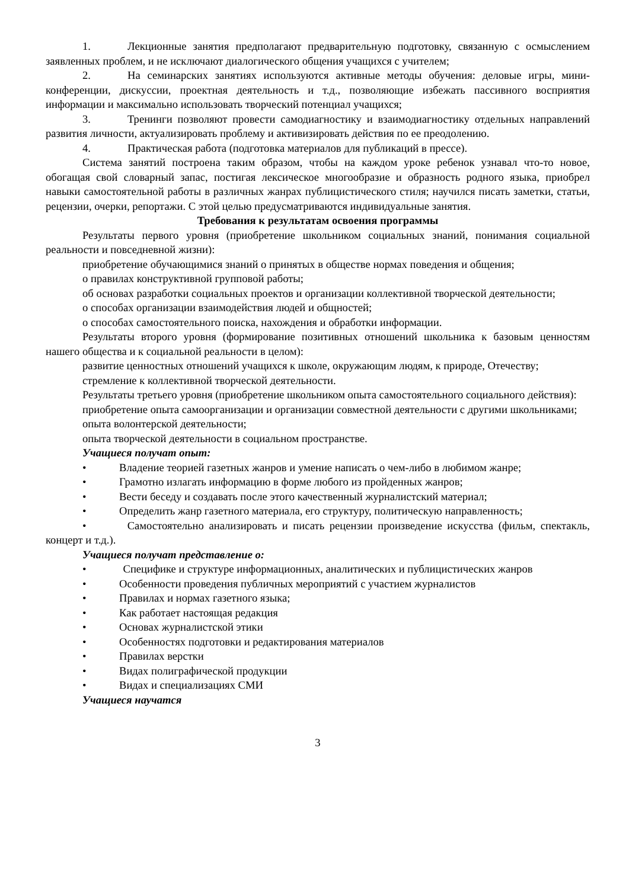1. Лекционные занятия предполагают предварительную подготовку, связанную с осмыслением заявленных проблем, и не исключают диалогического общения учащихся с учителем;
2. На семинарских занятиях используются активные методы обучения: деловые игры, мини-конференции, дискуссии, проектная деятельность и т.д., позволяющие избежать пассивного восприятия информации и максимально использовать творческий потенциал учащихся;
3. Тренинги позволяют провести самодиагностику и взаимодиагностику отдельных направлений развития личности, актуализировать проблему и активизировать действия по ее преодолению.
4. Практическая работа (подготовка материалов для публикаций в прессе).
Система занятий построена таким образом, чтобы на каждом уроке ребенок узнавал что-то новое, обогащая свой словарный запас, постигая лексическое многообразие и образность родного языка, приобрел навыки самостоятельной работы в различных жанрах публицистического стиля; научился писать заметки, статьи, рецензии, очерки, репортажи. С этой целью предусматриваются индивидуальные занятия.
Требования к результатам освоения программы
Результаты первого уровня (приобретение школьником социальных знаний, понимания социальной реальности и повседневной жизни):
приобретение обучающимися знаний о принятых в обществе нормах поведения и общения;
о правилах конструктивной групповой работы;
об основах разработки социальных проектов и организации коллективной творческой деятельности;
о способах организации взаимодействия людей и общностей;
о способах самостоятельного поиска, нахождения и обработки информации.
Результаты второго уровня (формирование позитивных отношений школьника к базовым ценностям нашего общества и к социальной реальности в целом):
развитие ценностных отношений учащихся к школе, окружающим людям, к природе, Отечеству;
стремление к коллективной творческой деятельности.
Результаты третьего уровня (приобретение школьником опыта самостоятельного социального действия):
приобретение опыта самоорганизации и организации совместной деятельности с другими школьниками;
опыта волонтерской деятельности;
опыта творческой деятельности в социальном пространстве.
Учащиеся получат опыт:
• Владение теорией газетных жанров и умение написать о чем-либо в любимом жанре;
• Грамотно излагать информацию в форме любого из пройденных жанров;
• Вести беседу и создавать после этого качественный журналистский материал;
• Определить жанр газетного материала, его структуру, политическую направленность;
• Самостоятельно анализировать и писать рецензии произведение искусства (фильм, спектакль, концерт и т.д.).
Учащиеся получат представление о:
• Специфике и структуре информационных, аналитических и публицистических жанров
• Особенности проведения публичных мероприятий с участием журналистов
• Правилах и нормах газетного языка;
• Как работает настоящая редакция
• Основах журналистской этики
• Особенностях подготовки и редактирования материалов
• Правилах верстки
• Видах полиграфической продукции
• Видах и специализациях СМИ
Учащиеся научатся
3